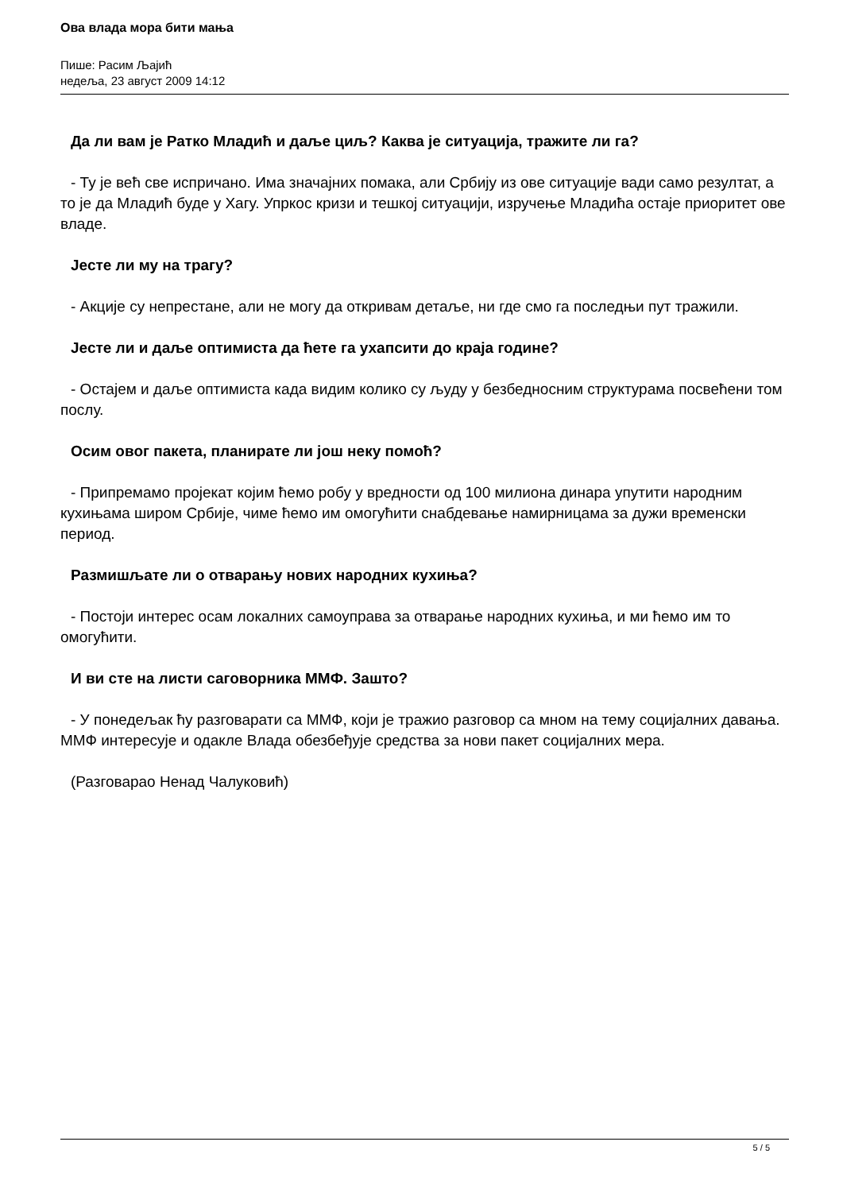Ова влада мора бити мања
Пише: Расим Љајић
недеља, 23 август 2009 14:12
Да ли вам је Ратко Младић и даље циљ? Каква је ситуација, тражите ли га?
- Ту је већ све испричано. Има значајних помака, али Србију из ове ситуације вади само резултат, а то је да Младић буде у Хагу. Упркос кризи и тешкој ситуацији, изручење Младића остаје приоритет ове владе.
Јесте ли му на трагу?
- Акције су непрестане, али не могу да откривам детаље, ни где смо га последњи пут тражили.
Јесте ли и даље оптимиста да ћете га ухапсити до краја године?
- Остајем и даље оптимиста када видим колико су људу у безбедносним структурама посвећени том послу.
Осим овог пакета, планирате ли још неку помоћ?
- Припремамо пројекат којим ћемо робу у вредности од 100 милиона динара упутити народним кухињама широм Србије, чиме ћемо им омогућити снабдевање намирницама за дужи временски период.
Размишљате ли о отварању нових народних кухиња?
- Постоји интерес осам локалних самоуправа за отварање народних кухиња, и ми ћемо им то омогућити.
И ви сте на листи саговорника ММФ. Зашто?
- У понедељак ћу разговарати са ММФ, који је тражио разговор са мном на тему социјалних давања. ММФ интересује и одакле Влада обезбеђује средства за нови пакет социјалних мера.
(Разговарао Ненад Чалуковић)
5 / 5